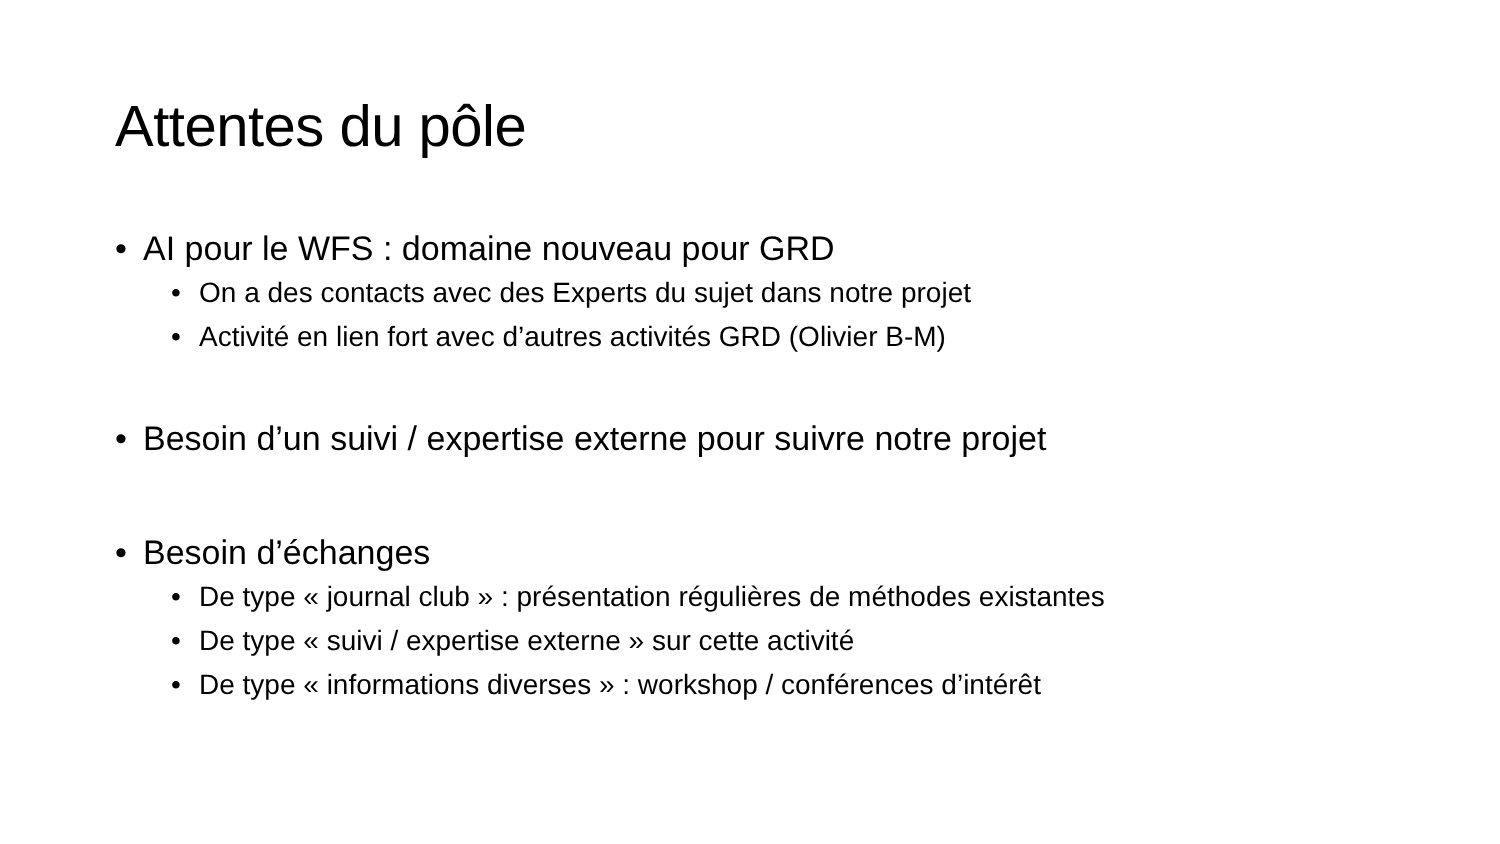Attentes du pôle
• AI pour le WFS : domaine nouveau pour GRD
• On a des contacts avec des Experts du sujet dans notre projet
• Activité en lien fort avec d’autres activités GRD (Olivier B-M)
• Besoin d’un suivi / expertise externe pour suivre notre projet
• Besoin d’échanges
• De type « journal club » : présentation régulières de méthodes existantes
• De type « suivi / expertise externe » sur cette activité
• De type « informations diverses » : workshop / conférences d’intérêt